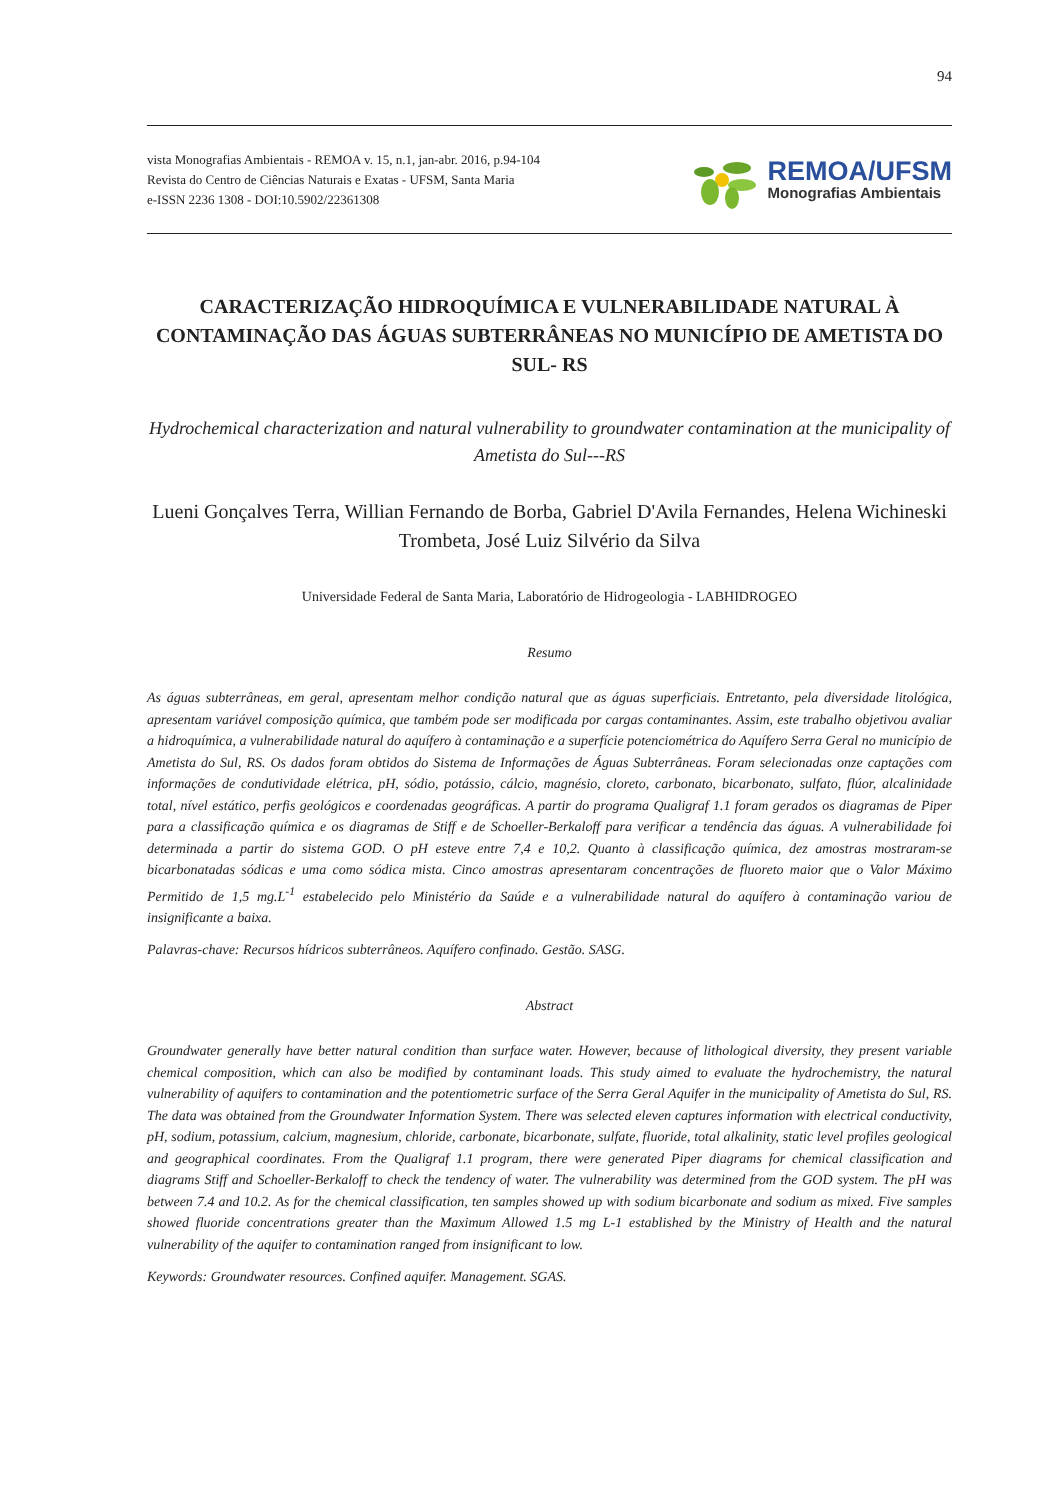94
vista Monografias Ambientais - REMOA v. 15, n.1, jan-abr. 2016, p.94-104
Revista do Centro de Ciências Naturais e Exatas - UFSM, Santa Maria
e-ISSN 2236 1308 - DOI:10.5902/22361308
REMOA/UFSM
Monografias Ambientais
CARACTERIZAÇÃO HIDROQUÍMICA E VULNERABILIDADE NATURAL À CONTAMINAÇÃO DAS ÁGUAS SUBTERRÂNEAS NO MUNICÍPIO DE AMETISTA DO SUL- RS
Hydrochemical characterization and natural vulnerability to groundwater contamination at the municipality of Ametista do Sul---RS
Lueni Gonçalves Terra, Willian Fernando de Borba, Gabriel D'Avila Fernandes, Helena Wichineski Trombeta, José Luiz Silvério da Silva
Universidade Federal de Santa Maria, Laboratório de Hidrogeologia - LABHIDROGEO
Resumo
As águas subterrâneas, em geral, apresentam melhor condição natural que as águas superficiais. Entretanto, pela diversidade litológica, apresentam variável composição química, que também pode ser modificada por cargas contaminantes. Assim, este trabalho objetivou avaliar a hidroquímica, a vulnerabilidade natural do aquífero à contaminação e a superfície potenciométrica do Aquífero Serra Geral no município de Ametista do Sul, RS. Os dados foram obtidos do Sistema de Informações de Águas Subterrâneas. Foram selecionadas onze captações com informações de condutividade elétrica, pH, sódio, potássio, cálcio, magnésio, cloreto, carbonato, bicarbonato, sulfato, flúor, alcalinidade total, nível estático, perfis geológicos e coordenadas geográficas. A partir do programa Qualigraf 1.1 foram gerados os diagramas de Piper para a classificação química e os diagramas de Stiff e de Schoeller-Berkaloff para verificar a tendência das águas. A vulnerabilidade foi determinada a partir do sistema GOD. O pH esteve entre 7,4 e 10,2. Quanto à classificação química, dez amostras mostraram-se bicarbonatadas sódicas e uma como sódica mista. Cinco amostras apresentaram concentrações de fluoreto maior que o Valor Máximo Permitido de 1,5 mg.L<sup>-1</sup> estabelecido pelo Ministério da Saúde e a vulnerabilidade natural do aquífero à contaminação variou de insignificante a baixa.
Palavras-chave: Recursos hídricos subterrâneos. Aquífero confinado. Gestão. SASG.
Abstract
Groundwater generally have better natural condition than surface water. However, because of lithological diversity, they present variable chemical composition, which can also be modified by contaminant loads. This study aimed to evaluate the hydrochemistry, the natural vulnerability of aquifers to contamination and the potentiometric surface of the Serra Geral Aquifer in the municipality of Ametista do Sul, RS. The data was obtained from the Groundwater Information System. There was selected eleven captures information with electrical conductivity, pH, sodium, potassium, calcium, magnesium, chloride, carbonate, bicarbonate, sulfate, fluoride, total alkalinity, static level profiles geological and geographical coordinates. From the Qualigraf 1.1 program, there were generated Piper diagrams for chemical classification and diagrams Stiff and Schoeller-Berkaloff to check the tendency of water. The vulnerability was determined from the GOD system. The pH was between 7.4 and 10.2. As for the chemical classification, ten samples showed up with sodium bicarbonate and sodium as mixed. Five samples showed fluoride concentrations greater than the Maximum Allowed 1.5 mg L-1 established by the Ministry of Health and the natural vulnerability of the aquifer to contamination ranged from insignificant to low.
Keywords: Groundwater resources. Confined aquifer. Management. SGAS.